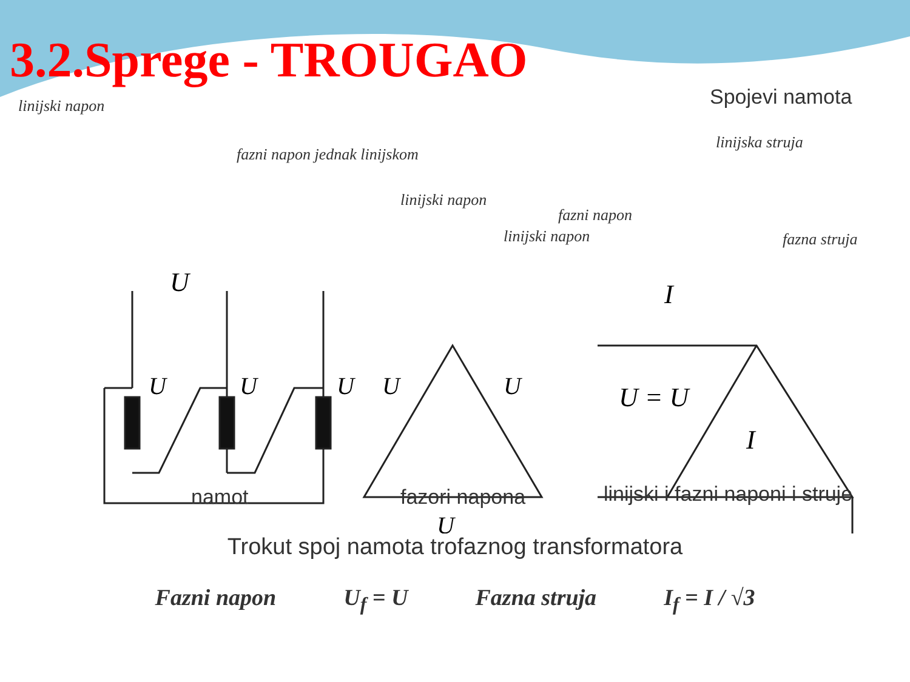3.2.Sprege - TROUGAO
Spojevi namota
linijski napon
fazni napon jednak linijskom
linijski napon
fazni napon
linijski napon
linijska struja
fazna struja
U
U = U
I
I
U
U
U
U
U
U
namot fazori napona
linijski i fazni naponi i struje
Trokut spoj namota trofaznog transformatora
Fazni napon U<sub>f</sub> = U Fazna struja I<sub>f</sub> = I / √3